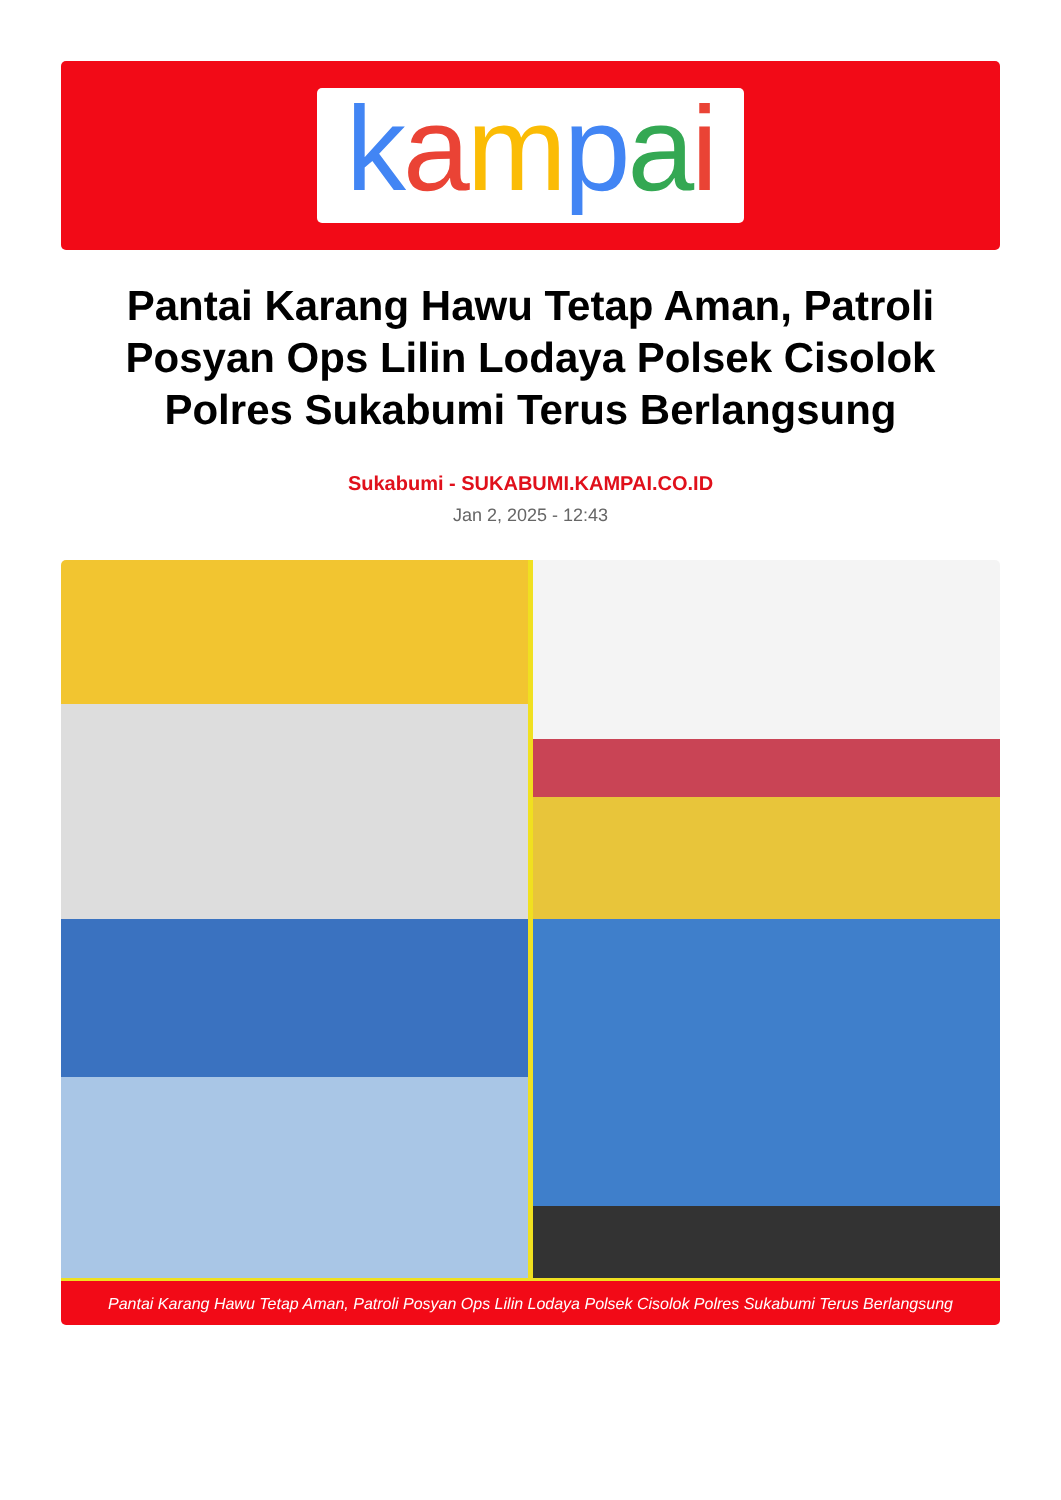kampai
Pantai Karang Hawu Tetap Aman, Patroli Posyan Ops Lilin Lodaya Polsek Cisolok Polres Sukabumi Terus Berlangsung
Sukabumi - SUKABUMI.KAMPAI.CO.ID
Jan 2, 2025 - 12:43
Pantai Karang Hawu Tetap Aman, Patroli Posyan Ops Lilin Lodaya Polsek Cisolok Polres Sukabumi Terus Berlangsung